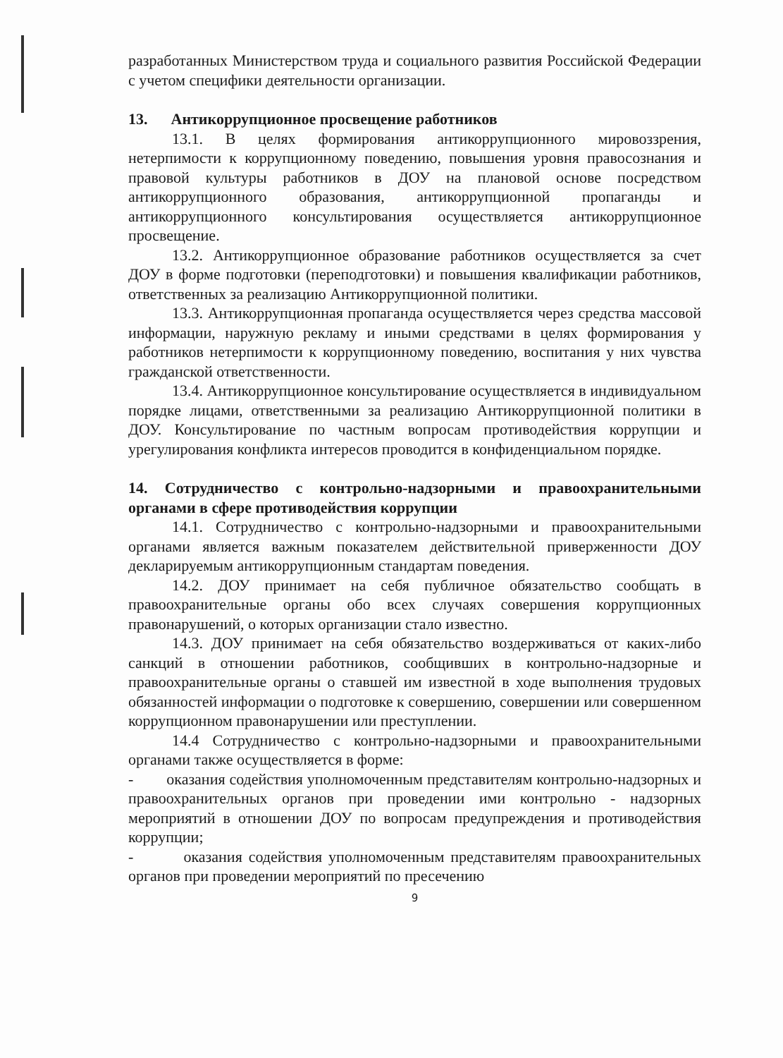разработанных Министерством труда и социального развития Российской Федерации с учетом специфики деятельности организации.
13. Антикоррупционное просвещение работников
13.1. В целях формирования антикоррупционного мировоззрения, нетерпимости к коррупционному поведению, повышения уровня правосознания и правовой культуры работников в ДОУ на плановой основе посредством антикоррупционного образования, антикоррупционной пропаганды и антикоррупционного консультирования осуществляется антикоррупционное просвещение.
13.2. Антикоррупционное образование работников осуществляется за счет ДОУ в форме подготовки (переподготовки) и повышения квалификации работников, ответственных за реализацию Антикоррупционной политики.
13.3. Антикоррупционная пропаганда осуществляется через средства массовой информации, наружную рекламу и иными средствами в целях формирования у работников нетерпимости к коррупционному поведению, воспитания у них чувства гражданской ответственности.
13.4. Антикоррупционное консультирование осуществляется в индивидуальном порядке лицами, ответственными за реализацию Антикоррупционной политики в ДОУ. Консультирование по частным вопросам противодействия коррупции и урегулирования конфликта интересов проводится в конфиденциальном порядке.
14. Сотрудничество с контрольно-надзорными и правоохранительными органами в сфере противодействия коррупции
14.1. Сотрудничество с контрольно-надзорными и правоохранительными органами является важным показателем действительной приверженности ДОУ декларируемым антикоррупционным стандартам поведения.
14.2. ДОУ принимает на себя публичное обязательство сообщать в правоохранительные органы обо всех случаях совершения коррупционных правонарушений, о которых организации стало известно.
14.3. ДОУ принимает на себя обязательство воздерживаться от каких-либо санкций в отношении работников, сообщивших в контрольно-надзорные и правоохранительные органы о ставшей им известной в ходе выполнения трудовых обязанностей информации о подготовке к совершению, совершении или совершенном коррупционном правонарушении или преступлении.
14.4 Сотрудничество с контрольно-надзорными и правоохранительными органами также осуществляется в форме:
- оказания содействия уполномоченным представителям контрольно-надзорных и правоохранительных органов при проведении ими контрольно - надзорных мероприятий в отношении ДОУ по вопросам предупреждения и противодействия коррупции;
- оказания содействия уполномоченным представителям правоохранительных органов при проведении мероприятий по пресечению
9